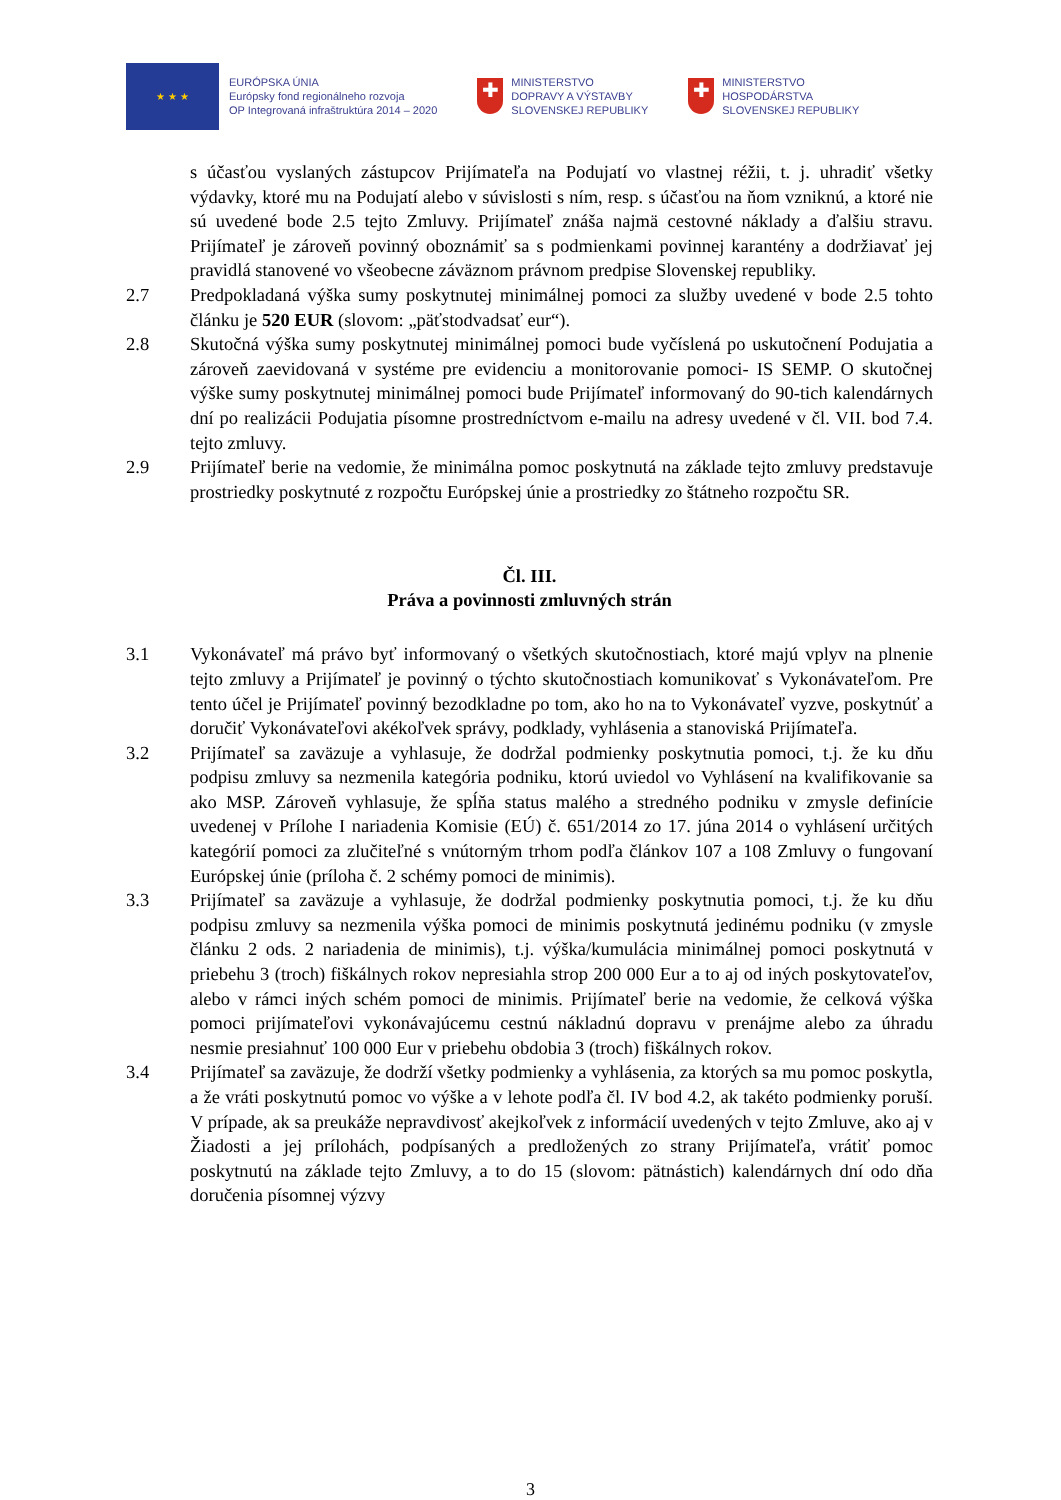★ ★ ★
EURÓPSKA ÚNIA
Európsky fond regionálneho rozvoja
OP Integrovaná infraštruktúra 2014 – 2020
✚
MINISTERSTVO
DOPRAVY A VÝSTAVBY
SLOVENSKEJ REPUBLIKY
✚
MINISTERSTVO
HOSPODÁRSTVA
SLOVENSKEJ REPUBLIKY
s účasťou vyslaných zástupcov Prijímateľa na Podujatí vo vlastnej réžii, t. j. uhradiť všetky výdavky, ktoré mu na Podujatí alebo v súvislosti s ním, resp. s účasťou na ňom vzniknú, a ktoré nie sú uvedené bode 2.5 tejto Zmluvy. Prijímateľ znáša najmä cestovné náklady a ďalšiu stravu. Prijímateľ je zároveň povinný oboznámiť sa s podmienkami povinnej karantény a dodržiavať jej pravidlá stanovené vo všeobecne záväznom právnom predpise Slovenskej republiky.
2.7 Predpokladaná výška sumy poskytnutej minimálnej pomoci za služby uvedené v bode 2.5 tohto článku je 520 EUR (slovom: „päťstodvadsať eur“).
2.8 Skutočná výška sumy poskytnutej minimálnej pomoci bude vyčíslená po uskutočnení Podujatia a zároveň zaevidovaná v systéme pre evidenciu a monitorovanie pomoci- IS SEMP. O skutočnej výške sumy poskytnutej minimálnej pomoci bude Prijímateľ informovaný do 90-tich kalendárnych dní po realizácii Podujatia písomne prostredníctvom e-mailu na adresy uvedené v čl. VII. bod 7.4. tejto zmluvy.
2.9 Prijímateľ berie na vedomie, že minimálna pomoc poskytnutá na základe tejto zmluvy predstavuje prostriedky poskytnuté z rozpočtu Európskej únie a prostriedky zo štátneho rozpočtu SR.
Čl. III.
Práva a povinnosti zmluvných strán
3.1 Vykonávateľ má právo byť informovaný o všetkých skutočnostiach, ktoré majú vplyv na plnenie tejto zmluvy a Prijímateľ je povinný o týchto skutočnostiach komunikovať s Vykonávateľom. Pre tento účel je Prijímateľ povinný bezodkladne po tom, ako ho na to Vykonávateľ vyzve, poskytnúť a doručiť Vykonávateľovi akékoľvek správy, podklady, vyhlásenia a stanoviská Prijímateľa.
3.2 Prijímateľ sa zaväzuje a vyhlasuje, že dodržal podmienky poskytnutia pomoci, t.j. že ku dňu podpisu zmluvy sa nezmenila kategória podniku, ktorú uviedol vo Vyhlásení na kvalifikovanie sa ako MSP. Zároveň vyhlasuje, že spĺňa status malého a stredného podniku v zmysle definície uvedenej v Prílohe I nariadenia Komisie (EÚ) č. 651/2014 zo 17. júna 2014 o vyhlásení určitých kategórií pomoci za zlučiteľné s vnútorným trhom podľa článkov 107 a 108 Zmluvy o fungovaní Európskej únie (príloha č. 2 schémy pomoci de minimis).
3.3 Prijímateľ sa zaväzuje a vyhlasuje, že dodržal podmienky poskytnutia pomoci, t.j. že ku dňu podpisu zmluvy sa nezmenila výška pomoci de minimis poskytnutá jedinému podniku (v zmysle článku 2 ods. 2 nariadenia de minimis), t.j. výška/kumulácia minimálnej pomoci poskytnutá v priebehu 3 (troch) fiškálnych rokov nepresiahla strop 200 000 Eur a to aj od iných poskytovateľov, alebo v rámci iných schém pomoci de minimis. Prijímateľ berie na vedomie, že celková výška pomoci prijímateľovi vykonávajúcemu cestnú nákladnú dopravu v prenájme alebo za úhradu nesmie presiahnuť 100 000 Eur v priebehu obdobia 3 (troch) fiškálnych rokov.
3.4 Prijímateľ sa zaväzuje, že dodrží všetky podmienky a vyhlásenia, za ktorých sa mu pomoc poskytla, a že vráti poskytnutú pomoc vo výške a v lehote podľa čl. IV bod 4.2, ak takéto podmienky poruší. V prípade, ak sa preukáže nepravdivosť akejkoľvek z informácií uvedených v tejto Zmluve, ako aj v Žiadosti a jej prílohách, podpísaných a predložených zo strany Prijímateľa, vrátiť pomoc poskytnutú na základe tejto Zmluvy, a to do 15 (slovom: pätnástich) kalendárnych dní odo dňa doručenia písomnej výzvy
3